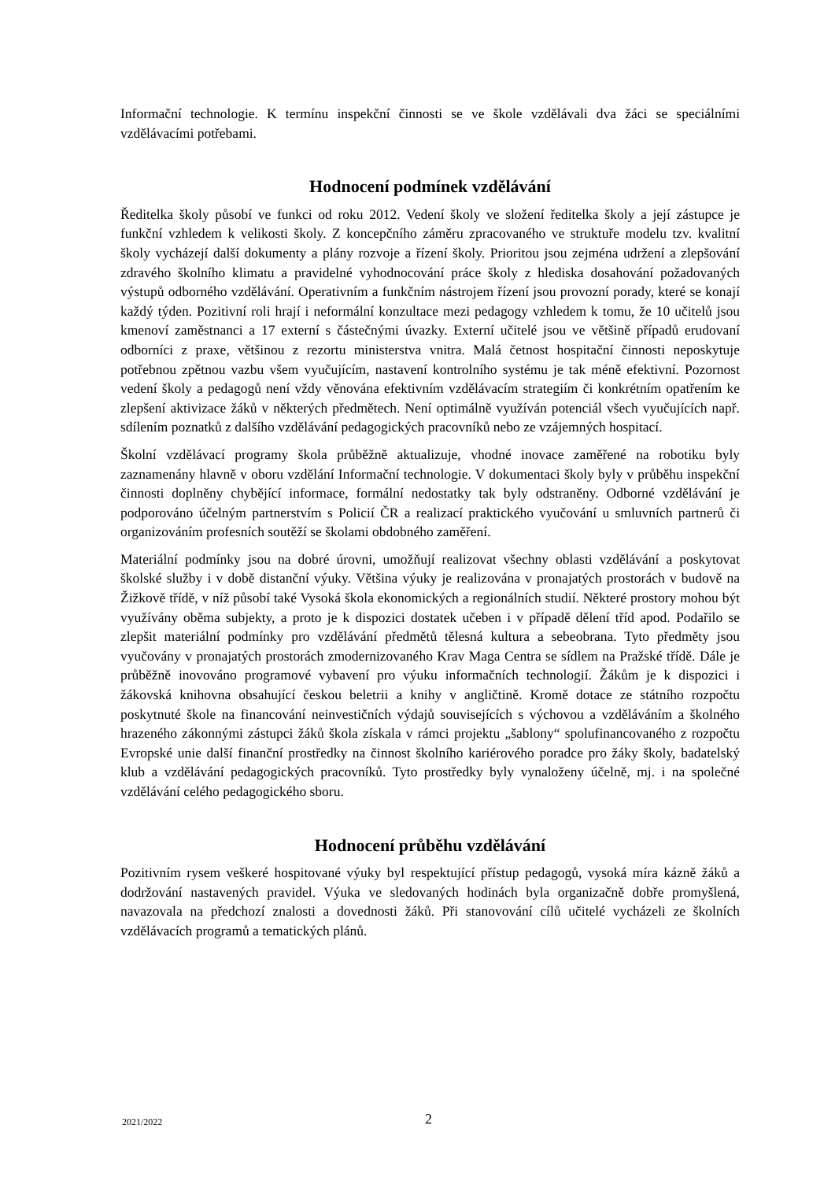Informační technologie. K termínu inspekční činnosti se ve škole vzdělávali dva žáci se speciálními vzdělávacími potřebami.
Hodnocení podmínek vzdělávání
Ředitelka školy působí ve funkci od roku 2012. Vedení školy ve složení ředitelka školy a její zástupce je funkční vzhledem k velikosti školy. Z koncepčního záměru zpracovaného ve struktuře modelu tzv. kvalitní školy vycházejí další dokumenty a plány rozvoje a řízení školy. Prioritou jsou zejména udržení a zlepšování zdravého školního klimatu a pravidelné vyhodnocování práce školy z hlediska dosahování požadovaných výstupů odborného vzdělávání. Operativním a funkčním nástrojem řízení jsou provozní porady, které se konají každý týden. Pozitivní roli hrají i neformální konzultace mezi pedagogy vzhledem k tomu, že 10 učitelů jsou kmenoví zaměstnanci a 17 externí s částečnými úvazky. Externí učitelé jsou ve většině případů erudovaní odborníci z praxe, většinou z rezortu ministerstva vnitra. Malá četnost hospitační činnosti neposkytuje potřebnou zpětnou vazbu všem vyučujícím, nastavení kontrolního systému je tak méně efektivní. Pozornost vedení školy a pedagogů není vždy věnována efektivním vzdělávacím strategiím či konkrétním opatřením ke zlepšení aktivizace žáků v některých předmětech. Není optimálně využíván potenciál všech vyučujících např. sdílením poznatků z dalšího vzdělávání pedagogických pracovníků nebo ze vzájemných hospitací.
Školní vzdělávací programy škola průběžně aktualizuje, vhodné inovace zaměřené na robotiku byly zaznamenány hlavně v oboru vzdělání Informační technologie. V dokumentaci školy byly v průběhu inspekční činnosti doplněny chybějící informace, formální nedostatky tak byly odstraněny. Odborné vzdělávání je podporováno účelným partnerstvím s Policií ČR a realizací praktického vyučování u smluvních partnerů či organizováním profesních soutěží se školami obdobného zaměření.
Materiální podmínky jsou na dobré úrovni, umožňují realizovat všechny oblasti vzdělávání a poskytovat školské služby i v době distanční výuky. Většina výuky je realizována v pronajatých prostorách v budově na Žižkově třídě, v níž působí také Vysoká škola ekonomických a regionálních studií. Některé prostory mohou být využívány oběma subjekty, a proto je k dispozici dostatek učeben i v případě dělení tříd apod. Podařilo se zlepšit materiální podmínky pro vzdělávání předmětů tělesná kultura a sebeobrana. Tyto předměty jsou vyučovány v pronajatých prostorách zmodernizovaného Krav Maga Centra se sídlem na Pražské třídě. Dále je průběžně inovováno programové vybavení pro výuku informačních technologií. Žákům je k dispozici i žákovská knihovna obsahující českou beletrii a knihy v angličtině. Kromě dotace ze státního rozpočtu poskytnuté škole na financování neinvestičních výdajů souvisejících s výchovou a vzděláváním a školného hrazeného zákonnými zástupci žáků škola získala v rámci projektu „šablony“ spolufinancovaného z rozpočtu Evropské unie další finanční prostředky na činnost školního kariérového poradce pro žáky školy, badatelský klub a vzdělávání pedagogických pracovníků. Tyto prostředky byly vynaloženy účelně, mj. i na společné vzdělávání celého pedagogického sboru.
Hodnocení průběhu vzdělávání
Pozitivním rysem veškeré hospitované výuky byl respektující přístup pedagogů, vysoká míra kázně žáků a dodržování nastavených pravidel. Výuka ve sledovaných hodinách byla organizačně dobře promyšlená, navazovala na předchozí znalosti a dovednosti žáků. Při stanovování cílů učitelé vycházeli ze školních vzdělávacích programů a tematických plánů.
2021/2022 2